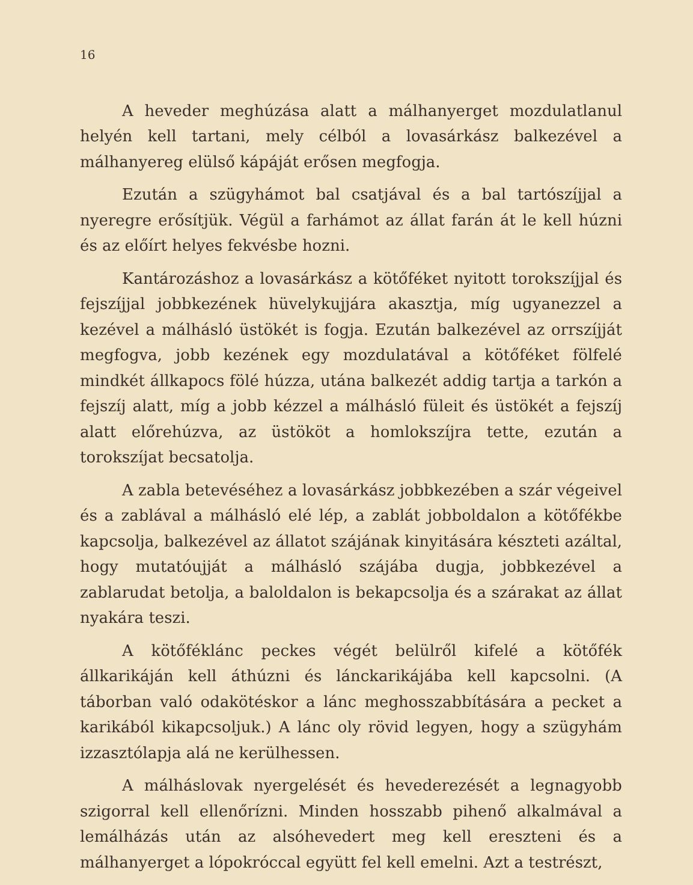16
A heveder meghúzása alatt a málhanyerget mozdulatlanul helyén kell tartani, mely célból a lovasárkász balkezével a málhanyereg elülső kápáját erősen megfogja.
Ezután a szügyhámot bal csatjával és a bal tartószíjjal a nyeregre erősítjük. Végül a farhámot az állat farán át le kell húzni és az előírt helyes fekvésbe hozni.
Kantározáshoz a lovasárkász a kötőféket nyitott torokszíjjal és fejszíjjal jobbkezének hüvelykujjára akasztja, míg ugyanezzel a kezével a málhásló üstökét is fogja. Ezután balkezével az orrszíjját megfogva, jobb kezének egy mozdulatával a kötőféket fölfelé mindkét állkapocs fölé húzza, utána balkezét addig tartja a tarkón a fejszíj alatt, míg a jobb kézzel a málhásló füleit és üstökét a fejszíj alatt előrehúzva, az üstököt a homlokszíjra tette, ezután a torokszíjat becsatolja.
A zabla betevéséhez a lovasárkász jobbkezében a szár végeivel és a zablával a málhásló elé lép, a zablát jobboldalon a kötőfékbe kapcsolja, balkezével az állatot szájának kinyitására készteti azáltal, hogy mutatóujját a málhásló szájába dugja, jobbkezével a zablarudat betolja, a baloldalon is bekapcsolja és a szárakat az állat nyakára teszi.
A kötőféklánc peckes végét belülről kifelé a kötőfék állkarikáján kell áthúzni és lánckarikájába kell kapcsolni. (A táborban való odakötéskor a lánc meghosszabbítására a pecket a karikából kikapcsoljuk.) A lánc oly rövid legyen, hogy a szügyhám izzasztólapja alá ne kerülhessen.
A málháslovak nyergelését és hevederezését a legnagyobb szigorral kell ellenőrízni. Minden hosszabb pihenő alkalmával a lemálházás után az alsóhevedert meg kell ereszteni és a málhanyerget a lópokróccal együtt fel kell emelni. Azt a testrészt,